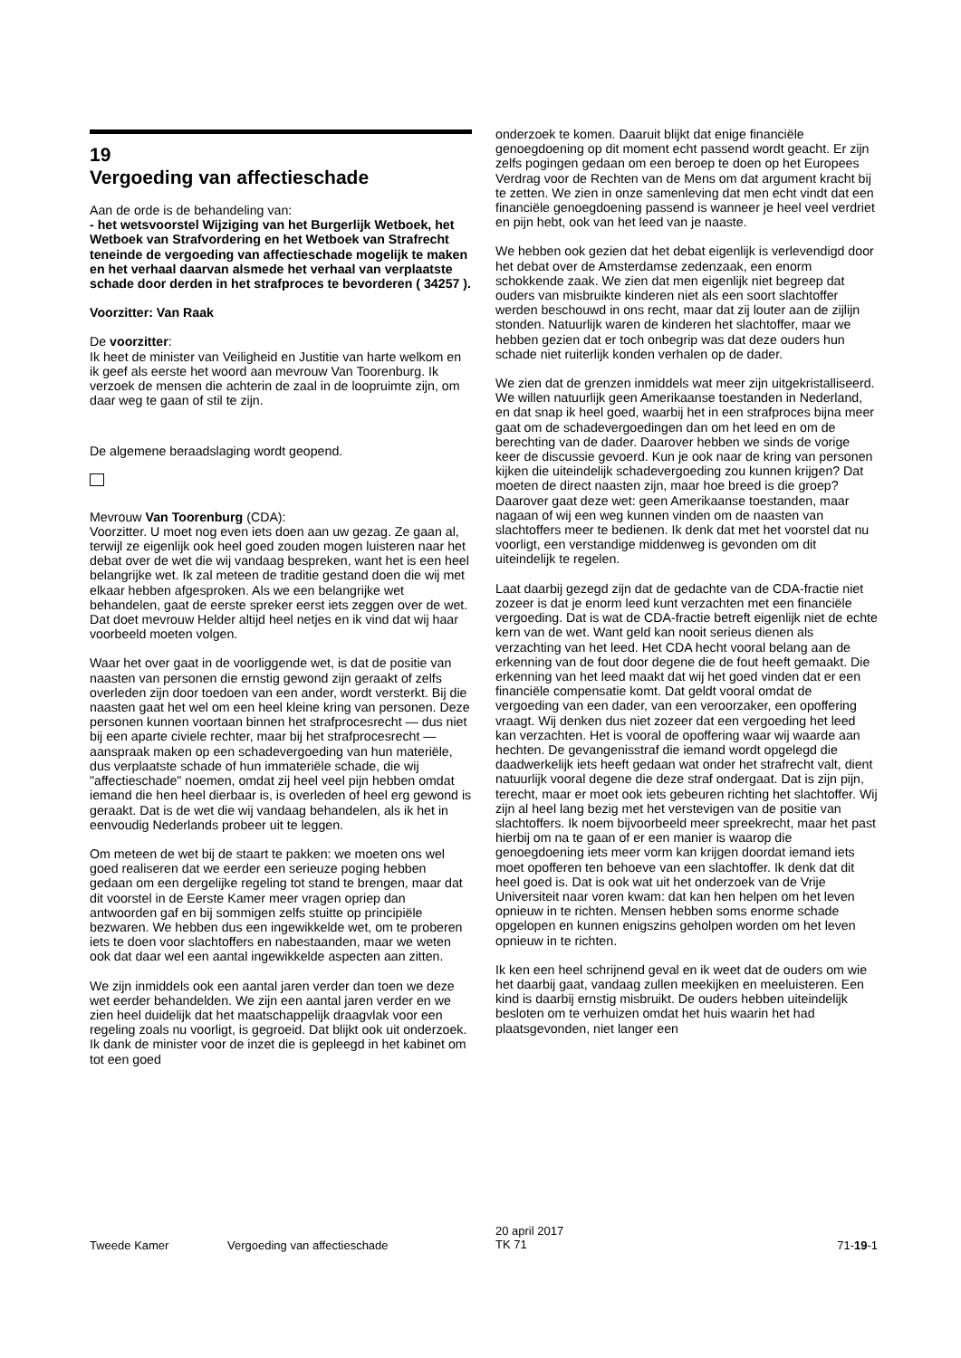19
Vergoeding van affectieschade
Aan de orde is de behandeling van:
- het wetsvoorstel Wijziging van het Burgerlijk Wetboek, het Wetboek van Strafvordering en het Wetboek van Strafrecht teneinde de vergoeding van affectieschade mogelijk te maken en het verhaal daarvan alsmede het verhaal van verplaatste schade door derden in het strafproces te bevorderen ( 34257 ).
Voorzitter: Van Raak
De voorzitter:
Ik heet de minister van Veiligheid en Justitie van harte welkom en ik geef als eerste het woord aan mevrouw Van Toorenburg. Ik verzoek de mensen die achterin de zaal in de loopruimte zijn, om daar weg te gaan of stil te zijn.
De algemene beraadslaging wordt geopend.
Mevrouw Van Toorenburg (CDA):
Voorzitter. U moet nog even iets doen aan uw gezag. Ze gaan al, terwijl ze eigenlijk ook heel goed zouden mogen luisteren naar het debat over de wet die wij vandaag bespreken, want het is een heel belangrijke wet. Ik zal meteen de traditie gestand doen die wij met elkaar hebben afgesproken. Als we een belangrijke wet behandelen, gaat de eerste spreker eerst iets zeggen over de wet. Dat doet mevrouw Helder altijd heel netjes en ik vind dat wij haar voorbeeld moeten volgen.
Waar het over gaat in de voorliggende wet, is dat de positie van naasten van personen die ernstig gewond zijn geraakt of zelfs overleden zijn door toedoen van een ander, wordt versterkt. Bij die naasten gaat het wel om een heel kleine kring van personen. Deze personen kunnen voortaan binnen het strafprocesrecht — dus niet bij een aparte civiele rechter, maar bij het strafprocesrecht — aanspraak maken op een schadevergoeding van hun materiële, dus verplaatste schade of hun immateriële schade, die wij "affectieschade" noemen, omdat zij heel veel pijn hebben omdat iemand die hen heel dierbaar is, is overleden of heel erg gewond is geraakt. Dat is de wet die wij vandaag behandelen, als ik het in eenvoudig Nederlands probeer uit te leggen.
Om meteen de wet bij de staart te pakken: we moeten ons wel goed realiseren dat we eerder een serieuze poging hebben gedaan om een dergelijke regeling tot stand te brengen, maar dat dit voorstel in de Eerste Kamer meer vragen opriep dan antwoorden gaf en bij sommigen zelfs stuitte op principiële bezwaren. We hebben dus een ingewikkelde wet, om te proberen iets te doen voor slachtoffers en nabestaanden, maar we weten ook dat daar wel een aantal ingewikkelde aspecten aan zitten.
We zijn inmiddels ook een aantal jaren verder dan toen we deze wet eerder behandelden. We zijn een aantal jaren verder en we zien heel duidelijk dat het maatschappelijk draagvlak voor een regeling zoals nu voorligt, is gegroeid. Dat blijkt ook uit onderzoek. Ik dank de minister voor de inzet die is gepleegd in het kabinet om tot een goed
onderzoek te komen. Daaruit blijkt dat enige financiële genoegdoening op dit moment echt passend wordt geacht. Er zijn zelfs pogingen gedaan om een beroep te doen op het Europees Verdrag voor de Rechten van de Mens om dat argument kracht bij te zetten. We zien in onze samenleving dat men echt vindt dat een financiële genoegdoening passend is wanneer je heel veel verdriet en pijn hebt, ook van het leed van je naaste.
We hebben ook gezien dat het debat eigenlijk is verlevendigd door het debat over de Amsterdamse zedenzaak, een enorm schokkende zaak. We zien dat men eigenlijk niet begreep dat ouders van misbruikte kinderen niet als een soort slachtoffer werden beschouwd in ons recht, maar dat zij louter aan de zijlijn stonden. Natuurlijk waren de kinderen het slachtoffer, maar we hebben gezien dat er toch onbegrip was dat deze ouders hun schade niet ruiterlijk konden verhalen op de dader.
We zien dat de grenzen inmiddels wat meer zijn uitgekristalliseerd. We willen natuurlijk geen Amerikaanse toestanden in Nederland, en dat snap ik heel goed, waarbij het in een strafproces bijna meer gaat om de schadevergoedingen dan om het leed en om de berechting van de dader. Daarover hebben we sinds de vorige keer de discussie gevoerd. Kun je ook naar de kring van personen kijken die uiteindelijk schadevergoeding zou kunnen krijgen? Dat moeten de direct naasten zijn, maar hoe breed is die groep? Daarover gaat deze wet: geen Amerikaanse toestanden, maar nagaan of wij een weg kunnen vinden om de naasten van slachtoffers meer te bedienen. Ik denk dat met het voorstel dat nu voorligt, een verstandige middenweg is gevonden om dit uiteindelijk te regelen.
Laat daarbij gezegd zijn dat de gedachte van de CDA-fractie niet zozeer is dat je enorm leed kunt verzachten met een financiële vergoeding. Dat is wat de CDA-fractie betreft eigenlijk niet de echte kern van de wet. Want geld kan nooit serieus dienen als verzachting van het leed. Het CDA hecht vooral belang aan de erkenning van de fout door degene die de fout heeft gemaakt. Die erkenning van het leed maakt dat wij het goed vinden dat er een financiële compensatie komt. Dat geldt vooral omdat de vergoeding van een dader, van een veroorzaker, een opoffering vraagt. Wij denken dus niet zozeer dat een vergoeding het leed kan verzachten. Het is vooral de opoffering waar wij waarde aan hechten. De gevangenisstraf die iemand wordt opgelegd die daadwerkelijk iets heeft gedaan wat onder het strafrecht valt, dient natuurlijk vooral degene die deze straf ondergaat. Dat is zijn pijn, terecht, maar er moet ook iets gebeuren richting het slachtoffer. Wij zijn al heel lang bezig met het verstevigen van de positie van slachtoffers. Ik noem bijvoorbeeld meer spreekrecht, maar het past hierbij om na te gaan of er een manier is waarop die genoegdoening iets meer vorm kan krijgen doordat iemand iets moet opofferen ten behoeve van een slachtoffer. Ik denk dat dit heel goed is. Dat is ook wat uit het onderzoek van de Vrije Universiteit naar voren kwam: dat kan hen helpen om het leven opnieuw in te richten. Mensen hebben soms enorme schade opgelopen en kunnen enigszins geholpen worden om het leven opnieuw in te richten.
Ik ken een heel schrijnend geval en ik weet dat de ouders om wie het daarbij gaat, vandaag zullen meekijken en meeluisteren. Een kind is daarbij ernstig misbruikt. De ouders hebben uiteindelijk besloten om te verhuizen omdat het huis waarin het had plaatsgevonden, niet langer een
Tweede Kamer Vergoeding van affectieschade
20 april 2017
TK 71
71-19-1